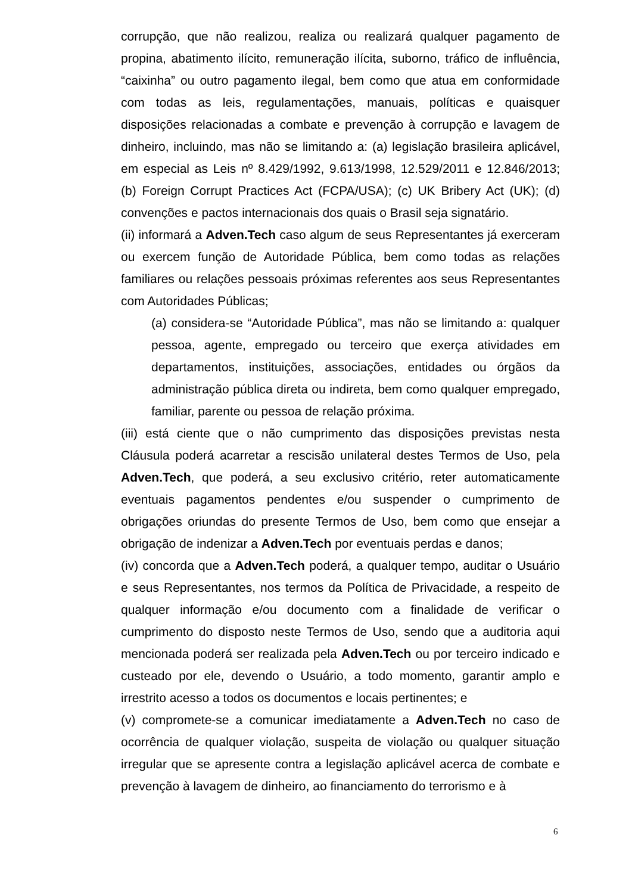corrupção, que não realizou, realiza ou realizará qualquer pagamento de propina, abatimento ilícito, remuneração ilícita, suborno, tráfico de influência, “caixinha” ou outro pagamento ilegal, bem como que atua em conformidade com todas as leis, regulamentações, manuais, políticas e quaisquer disposições relacionadas a combate e prevenção à corrupção e lavagem de dinheiro, incluindo, mas não se limitando a: (a) legislação brasileira aplicável, em especial as Leis nº 8.429/1992, 9.613/1998, 12.529/2011 e 12.846/2013; (b) Foreign Corrupt Practices Act (FCPA/USA); (c) UK Bribery Act (UK); (d) convenções e pactos internacionais dos quais o Brasil seja signatário.
(ii) informará a Adven.Tech caso algum de seus Representantes já exerceram ou exercem função de Autoridade Pública, bem como todas as relações familiares ou relações pessoais próximas referentes aos seus Representantes com Autoridades Públicas;
(a) considera-se “Autoridade Pública”, mas não se limitando a: qualquer pessoa, agente, empregado ou terceiro que exerça atividades em departamentos, instituições, associações, entidades ou órgãos da administração pública direta ou indireta, bem como qualquer empregado, familiar, parente ou pessoa de relação próxima.
(iii) está ciente que o não cumprimento das disposições previstas nesta Cláusula poderá acarretar a rescisão unilateral destes Termos de Uso, pela Adven.Tech, que poderá, a seu exclusivo critério, reter automaticamente eventuais pagamentos pendentes e/ou suspender o cumprimento de obrigações oriundas do presente Termos de Uso, bem como que ensejar a obrigação de indenizar a Adven.Tech por eventuais perdas e danos;
(iv) concorda que a Adven.Tech poderá, a qualquer tempo, auditar o Usuário e seus Representantes, nos termos da Política de Privacidade, a respeito de qualquer informação e/ou documento com a finalidade de verificar o cumprimento do disposto neste Termos de Uso, sendo que a auditoria aqui mencionada poderá ser realizada pela Adven.Tech ou por terceiro indicado e custeado por ele, devendo o Usuário, a todo momento, garantir amplo e irrestrito acesso a todos os documentos e locais pertinentes; e
(v) compromete-se a comunicar imediatamente a Adven.Tech no caso de ocorrência de qualquer violação, suspeita de violação ou qualquer situação irregular que se apresente contra a legislação aplicável acerca de combate e prevenção à lavagem de dinheiro, ao financiamento do terrorismo e à
6